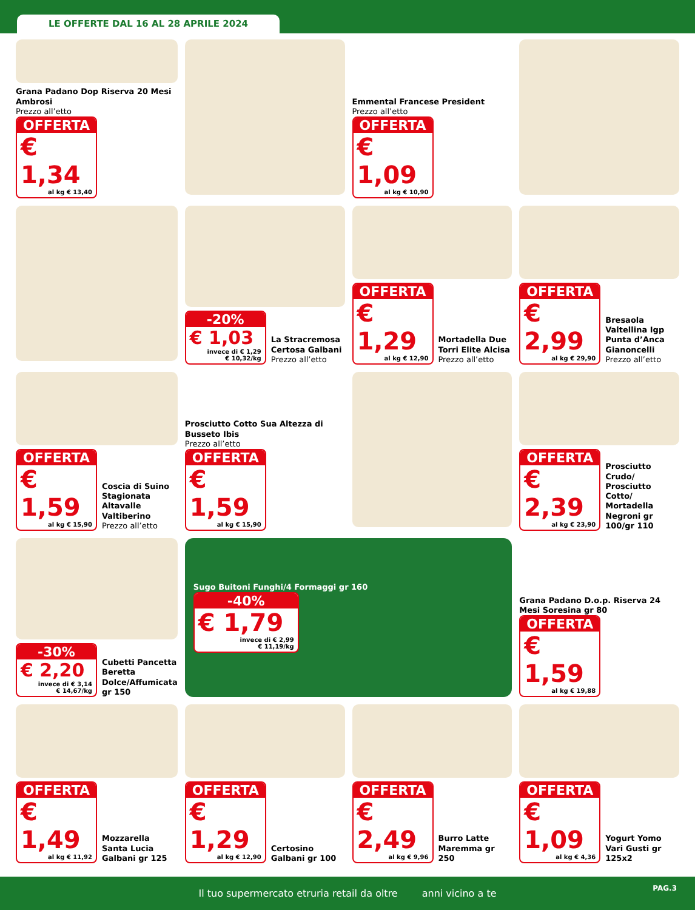LE OFFERTE DAL 16 AL 28 APRILE 2024
Grana Padano Dop Riserva 20 Mesi Ambrosi
Prezzo all’etto
OFFERTA
€ 1,34
al kg € 13,40
Emmental Francese President
Prezzo all’etto
OFFERTA
€ 1,09
al kg € 10,90
-20%
€ 1,03
invece di € 1,29
€ 10,32/kg
La Stracremosa Certosa Galbani
Prezzo all’etto
OFFERTA
€ 1,29
al kg € 12,90
Mortadella Due Torri Elite Alcisa
Prezzo all’etto
OFFERTA
€ 2,99
al kg € 29,90
Bresaola Valtellina Igp Punta d’Anca Gianoncelli
Prezzo all’etto
OFFERTA
€ 1,59
al kg € 15,90
Coscia di Suino Stagionata Altavalle Valtiberino
Prezzo all’etto
Prosciutto Cotto Sua Altezza di Busseto Ibis
Prezzo all’etto
OFFERTA
€ 1,59
al kg € 15,90
OFFERTA
€ 2,39
al kg € 23,90
Prosciutto Crudo/ Prosciutto Cotto/ Mortadella Negroni gr 100/gr 110
-30%
€ 2,20
invece di € 3,14
€ 14,67/kg
Cubetti Pancetta Beretta Dolce/Affumicata gr 150
Sugo Buitoni Funghi/4 Formaggi gr 160
-40%
€ 1,79
invece di € 2,99
€ 11,19/kg
Grana Padano D.o.p. Riserva 24 Mesi Soresina gr 80
OFFERTA
€ 1,59
al kg € 19,88
OFFERTA
€ 1,49
al kg € 11,92
Mozzarella Santa Lucia Galbani gr 125
OFFERTA
€ 1,29
al kg € 12,90
Certosino Galbani gr 100
OFFERTA
€ 2,49
al kg € 9,96
Burro Latte Maremma gr 250
OFFERTA
€ 1,09
al kg € 4,36
Yogurt Yomo Vari Gusti gr 125x2
Il tuo supermercato etruria retail da oltre anni vicino a te
PAG.3